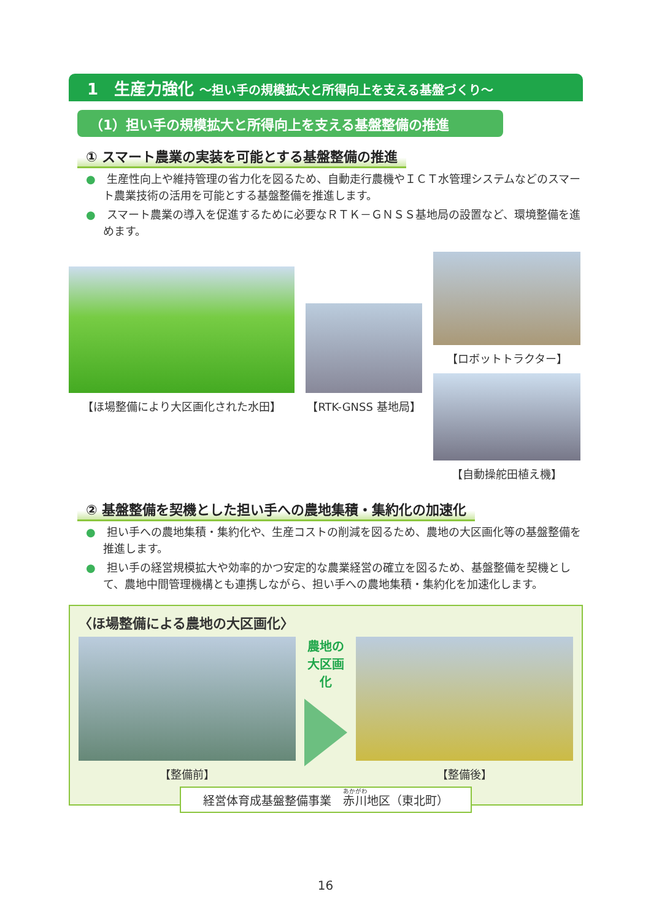1　生産力強化 ～担い手の規模拡大と所得向上を支える基盤づくり～
（1）担い手の規模拡大と所得向上を支える基盤整備の推進
① スマート農業の実装を可能とする基盤整備の推進
●　生産性向上や維持管理の省力化を図るため、自動走行農機やＩＣＴ水管理システムなどのスマート農業技術の活用を可能とする基盤整備を推進します。
●　スマート農業の導入を促進するために必要なＲＴＫ－ＧＮＳＳ基地局の設置など、環境整備を進めます。
【ほ場整備により大区画化された水田】
【RTK-GNSS 基地局】
【ロボットトラクター】
【自動操舵田植え機】
② 基盤整備を契機とした担い手への農地集積・集約化の加速化
●　担い手への農地集積・集約化や、生産コストの削減を図るため、農地の大区画化等の基盤整備を推進します。
●　担い手の経営規模拡大や効率的かつ安定的な農業経営の確立を図るため、基盤整備を契機として、農地中間管理機構とも連携しながら、担い手への農地集積・集約化を加速化します。
〈ほ場整備による農地の大区画化〉
【整備前】
農地の
大区画化
【整備後】
経営体育成基盤整備事業　赤川地区（東北町）
16